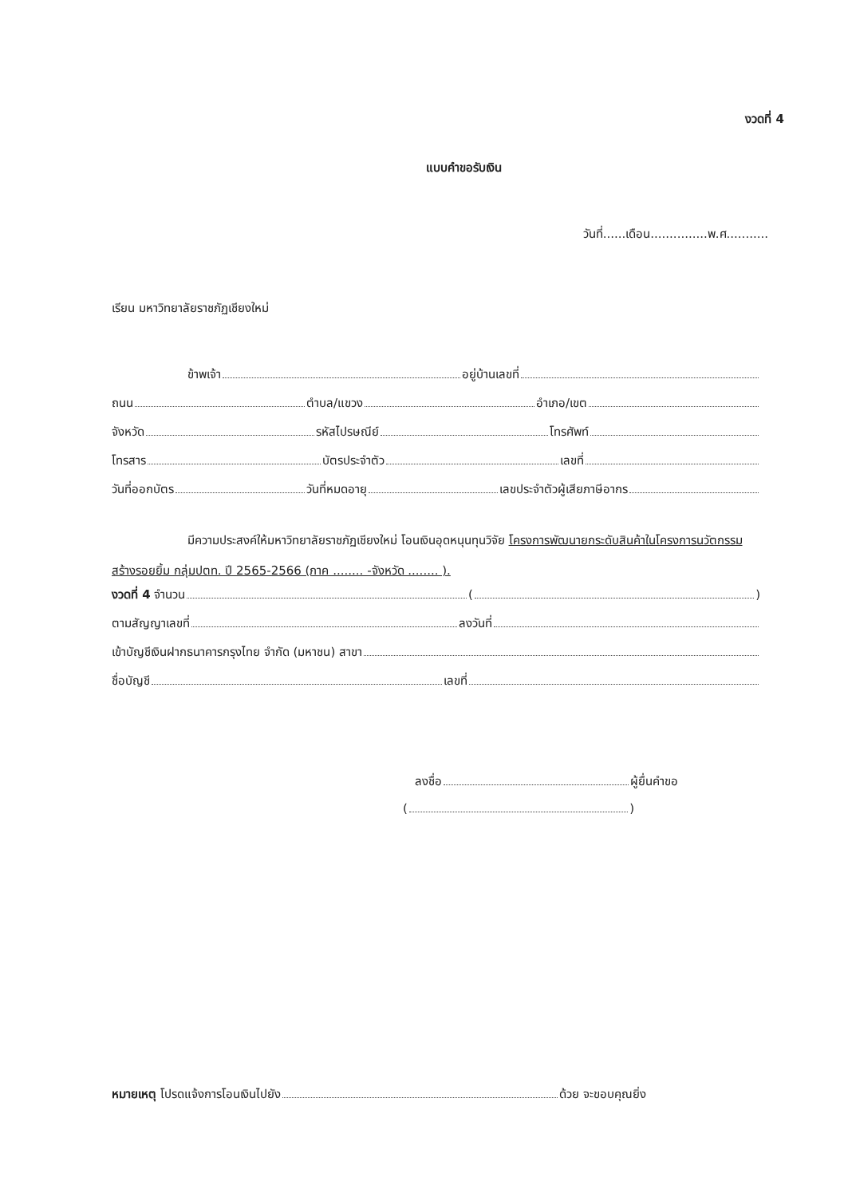งวดที่ 4
แบบคำขอรับเงิน
วันที่......เดือน...............พ.ศ...........
เรียน มหาวิทยาลัยราชภัฏเชียงใหม่
ข้าพเจ้า อยู่บ้านเลขที่
ถนน ตำบล/แขวง อำเภอ/เขต
จังหวัด รหัสไปรษณีย์ โทรศัพท์
โทรสาร บัตรประจำตัว เลขที่
วันที่ออกบัตร วันที่หมดอายุ เลขประจำตัวผู้เสียภาษีอากร
มีความประสงค์ให้มหาวิทยาลัยราชภัฏเชียงใหม่ โอนเงินอุดหนุนทุนวิจัย โครงการพัฒนายกระดับสินค้าในโครงการนวัตกรรมสร้างรอยยิ้ม กลุ่มปตท. ปี 2565-2566 (ภาค ........ -จังหวัด ........ ).
งวดที่ 4 จำนวน ( )
ตามสัญญาเลขที่ ลงวันที่
เข้าบัญชีเงินฝากธนาคารกรุงไทย จำกัด (มหาชน) สาขา
ชื่อบัญชี เลขที่
ลงชื่อ ผู้ยื่นคำขอ
( )
หมายเหตุ โปรดแจ้งการโอนเงินไปยัง ด้วย จะขอบคุณยิ่ง